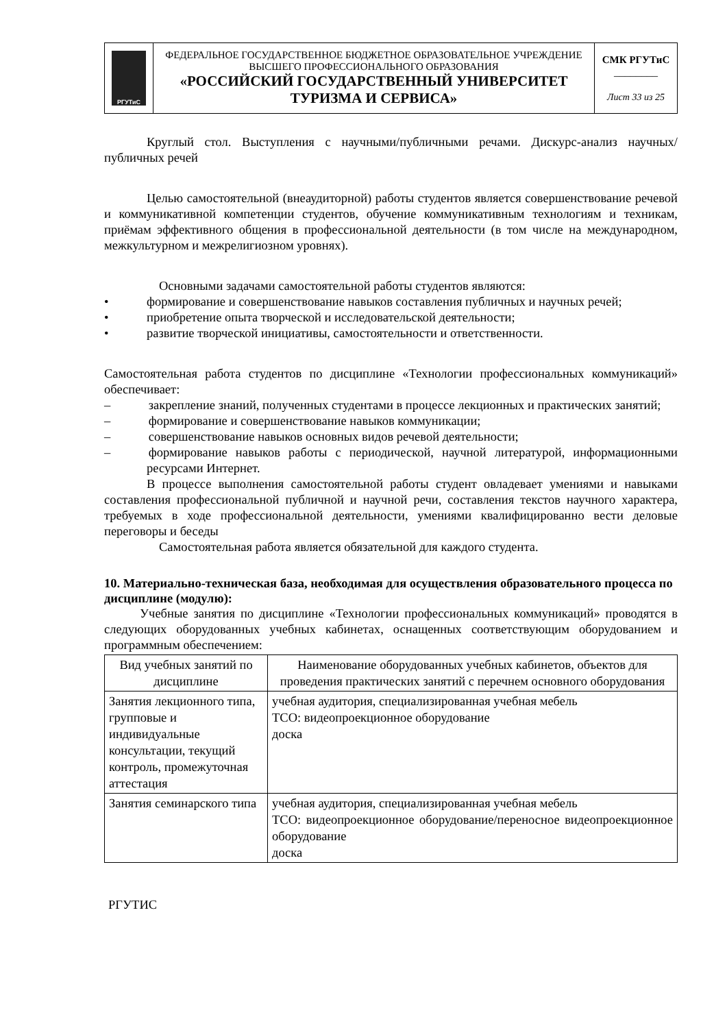| РГУТиС | ФЕДЕРАЛЬНОЕ ГОСУДАРСТВЕННОЕ БЮДЖЕТНОЕ ОБРАЗОВАТЕЛЬНОЕ УЧРЕЖДЕНИЕ ВЫСШЕГО ПРОФЕССИОНАЛЬНОГО ОБРАЗОВАНИЯ «РОССИЙСКИЙ ГОСУДАРСТВЕННЫЙ УНИВЕРСИТЕТ ТУРИЗМА И СЕРВИСА» | СМК РГУТиС ________ Лист 33 из 25 |
Круглый стол. Выступления с научными/публичными речами. Дискурс-анализ научных/публичных речей
Целью самостоятельной (внеаудиторной) работы студентов является совершенствование речевой и коммуникативной компетенции студентов, обучение коммуникативным технологиям и техникам, приёмам эффективного общения в профессиональной деятельности (в том числе на международном, межкультурном и межрелигиозном уровнях).
Основными задачами самостоятельной работы студентов являются:
•   формирование и совершенствование навыков составления публичных и научных речей;
•   приобретение опыта творческой и исследовательской деятельности;
•   развитие творческой инициативы, самостоятельности и ответственности.
Самостоятельная работа студентов по дисциплине «Технологии профессиональных коммуникаций» обеспечивает:
–   закрепление знаний, полученных студентами в процессе лекционных и практических занятий;
–   формирование и совершенствование навыков коммуникации;
–   совершенствование навыков основных видов речевой деятельности;
–   формирование навыков работы с периодической, научной литературой, информационными ресурсами Интернет.
В процессе выполнения самостоятельной работы студент овладевает умениями и навыками составления профессиональной публичной и научной речи, составления текстов научного характера, требуемых в ходе профессиональной деятельности, умениями квалифицированно вести деловые переговоры и беседы
Самостоятельная работа является обязательной для каждого студента.
10. Материально-техническая база, необходимая для осуществления образовательного процесса по дисциплине (модулю):
Учебные занятия по дисциплине «Технологии профессиональных коммуникаций» проводятся в следующих оборудованных учебных кабинетах, оснащенных соответствующим оборудованием и программным обеспечением:
| Вид учебных занятий по дисциплине | Наименование оборудованных учебных кабинетов, объектов для проведения практических занятий с перечнем основного оборудования |
| --- | --- |
| Занятия лекционного типа, групповые и индивидуальные консультации, текущий контроль, промежуточная аттестация | учебная аудитория, специализированная учебная мебель ТСО: видеопроекционное оборудование доска |
| Занятия семинарского типа | учебная аудитория, специализированная учебная мебель ТСО: видеопроекционное оборудование/переносное видеопроекционное оборудование доска |
РГУТИС